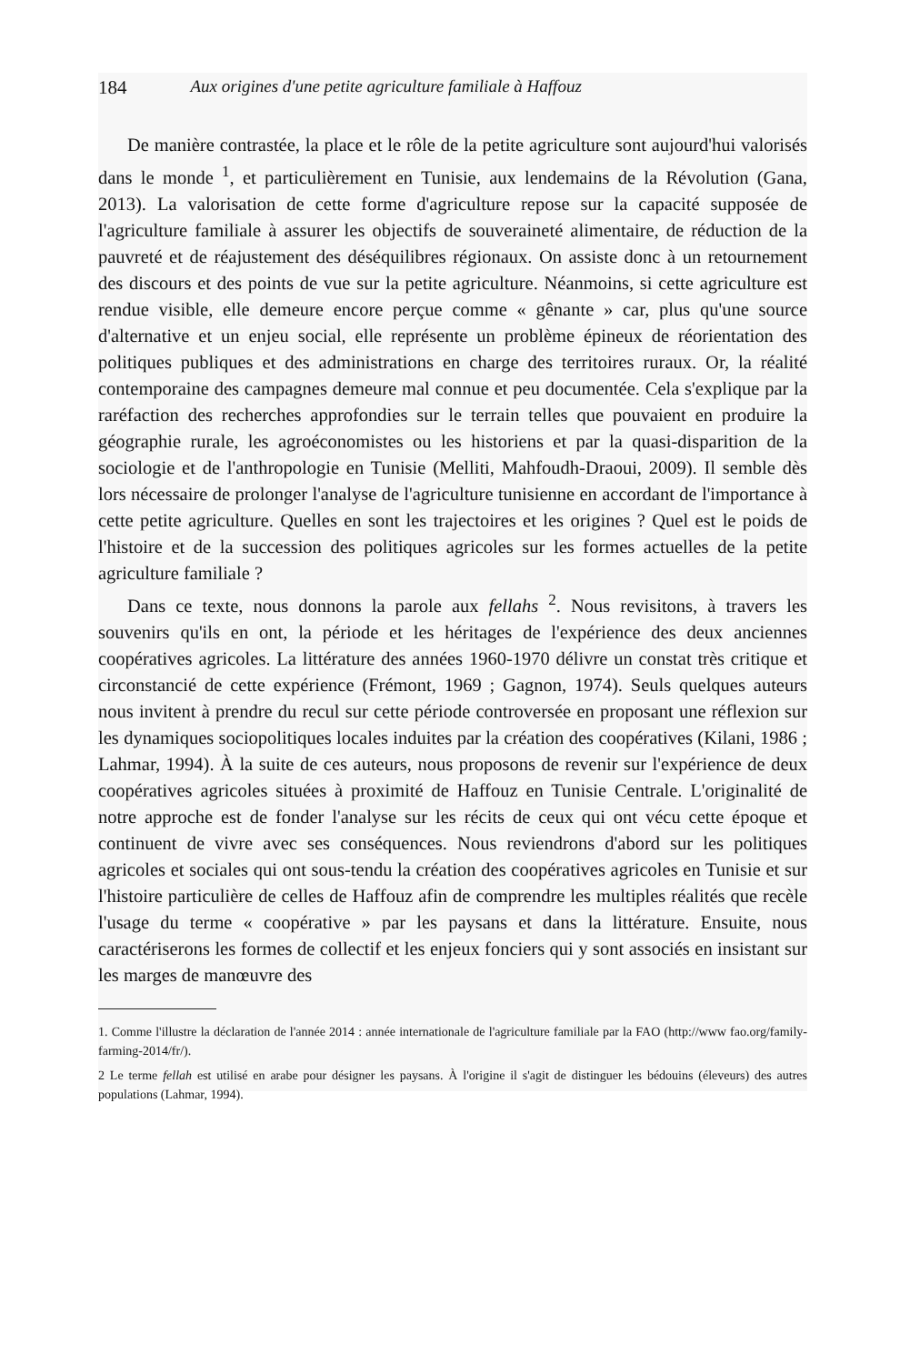184 Aux origines d'une petite agriculture familiale à Haffouz
De manière contrastée, la place et le rôle de la petite agriculture sont aujourd'hui valorisés dans le monde <sup>1</sup>, et particulièrement en Tunisie, aux lendemains de la Révolution (Gana, 2013). La valorisation de cette forme d'agriculture repose sur la capacité supposée de l'agriculture familiale à assurer les objectifs de souveraineté alimentaire, de réduction de la pauvreté et de réajustement des déséquilibres régionaux. On assiste donc à un retournement des discours et des points de vue sur la petite agriculture. Néanmoins, si cette agriculture est rendue visible, elle demeure encore perçue comme « gênante » car, plus qu'une source d'alternative et un enjeu social, elle représente un problème épineux de réorientation des politiques publiques et des administrations en charge des territoires ruraux. Or, la réalité contemporaine des campagnes demeure mal connue et peu documentée. Cela s'explique par la raréfaction des recherches approfondies sur le terrain telles que pouvaient en produire la géographie rurale, les agroéconomistes ou les historiens et par la quasi-disparition de la sociologie et de l'anthropologie en Tunisie (Melliti, Mahfoudh-Draoui, 2009). Il semble dès lors nécessaire de prolonger l'analyse de l'agriculture tunisienne en accordant de l'importance à cette petite agriculture. Quelles en sont les trajectoires et les origines ? Quel est le poids de l'histoire et de la succession des politiques agricoles sur les formes actuelles de la petite agriculture familiale ?
Dans ce texte, nous donnons la parole aux fellahs <sup>2</sup>. Nous revisitons, à travers les souvenirs qu'ils en ont, la période et les héritages de l'expérience des deux anciennes coopératives agricoles. La littérature des années 1960-1970 délivre un constat très critique et circonstancié de cette expérience (Frémont, 1969 ; Gagnon, 1974). Seuls quelques auteurs nous invitent à prendre du recul sur cette période controversée en proposant une réflexion sur les dynamiques sociopolitiques locales induites par la création des coopératives (Kilani, 1986 ; Lahmar, 1994). À la suite de ces auteurs, nous proposons de revenir sur l'expérience de deux coopératives agricoles situées à proximité de Haffouz en Tunisie Centrale. L'originalité de notre approche est de fonder l'analyse sur les récits de ceux qui ont vécu cette époque et continuent de vivre avec ses conséquences. Nous reviendrons d'abord sur les politiques agricoles et sociales qui ont sous-tendu la création des coopératives agricoles en Tunisie et sur l'histoire particulière de celles de Haffouz afin de comprendre les multiples réalités que recèle l'usage du terme « coopérative » par les paysans et dans la littérature. Ensuite, nous caractériserons les formes de collectif et les enjeux fonciers qui y sont associés en insistant sur les marges de manœuvre des
1. Comme l'illustre la déclaration de l'année 2014 : année internationale de l'agriculture familiale par la FAO (http://www fao.org/family- farming-2014/fr/).
2 Le terme fellah est utilisé en arabe pour désigner les paysans. À l'origine il s'agit de distinguer les bédouins (éleveurs) des autres populations (Lahmar, 1994).